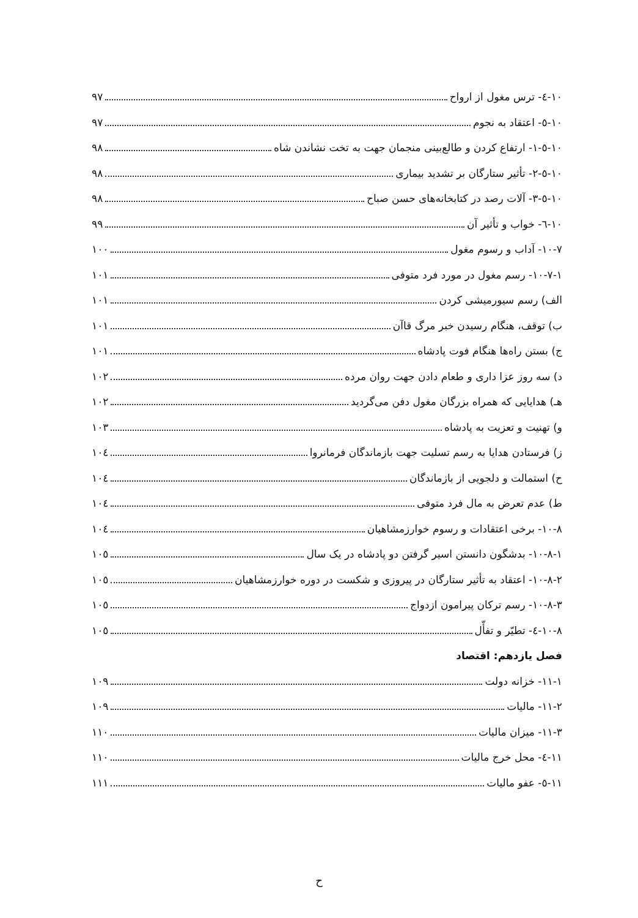۱۰-٤- ترس مغول از ارواح ۹۷
۱۰-٥- اعتقاد به نجوم ۹۷
۱۰-٥-۱- ارتفاع کردن و طالع‌بینی منجمان جهت به تخت نشاندن شاه ۹۸
۱۰-٥-۲- تأثیر ستارگان بر تشدید بیماری ۹۸
۱۰-٥-۳- آلات رصد در کتابخانه‌های حسن صباح ۹۸
۱۰-٦- خواب و تأثیر آن ۹۹
۱۰-۷- آداب و رسوم مغول ۱۰۰
۱۰-۷-۱- رسم مغول در مورد فرد متوفی ۱۰۱
الف) رسم سیورمیشی کردن ۱۰۱
ب) توقف، هنگام رسیدن خبر مرگ قاآن ۱۰۱
ج) بستن راه‌ها هنگام فوت پادشاه ۱۰۱
د) سه روز عزا داری و طعام دادن جهت روان مرده ۱۰۲
هـ) هدایایی که همراه بزرگان مغول دفن می‌گردید ۱۰۲
و) تهنیت و تعزیت به پادشاه ۱۰۳
ز) فرستادن هدایا به رسم تسلیت جهت بازماندگان فرمانروا ۱۰٤
ح) استمالت و دلجویی از بازماندگان ۱۰٤
ط) عدم تعرض به مال فرد متوفی ۱۰٤
۱۰-۸- برخی اعتقادات و رسوم خوارزمشاهیان ۱۰٤
۱۰-۸-۱- بدشگون دانستن اسیر گرفتن دو پادشاه در یک سال ۱۰٥
۱۰-۸-۲- اعتقاد به تأثیر ستارگان در پیروزی و شکست در دوره خوارزمشاهیان ۱۰٥
۱۰-۸-۳- رسم ترکان پیرامون ازدواج ۱۰٥
۱۰-۸-٤- تطیّر و تفأّل ۱۰٥
فصل یازدهم: اقتصاد
۱۱-۱- خزانه دولت ۱۰۹
۱۱-۲- مالیات ۱۰۹
۱۱-۳- میزان مالیات ۱۱۰
۱۱-٤- محل خرج مالیات ۱۱۰
۱۱-٥- عفو مالیات ۱۱۱
ح